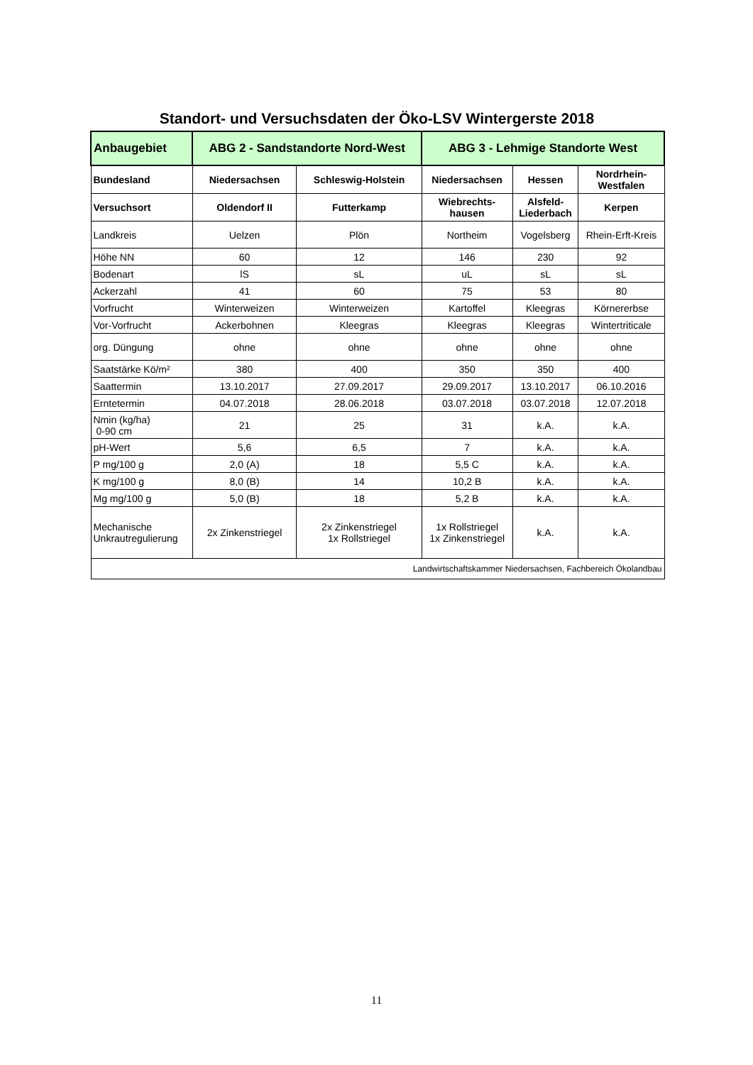Standort- und Versuchsdaten der Öko-LSV Wintergerste 2018
| Anbaugebiet | ABG 2 - Sandstandorte Nord-West | | ABG 3 - Lehmige Standorte West | | |
| --- | --- | --- | --- | --- | --- |
| Bundesland | Niedersachsen | Schleswig-Holstein | Niedersachsen | Hessen | Nordrhein- Westfalen |
| Versuchsort | Oldendorf II | Futterkamp | Wiebrechts- hausen | Alsfeld- Liederbach | Kerpen |
| Landkreis | Uelzen | Plön | Northeim | Vogelsberg | Rhein-Erft-Kreis |
| Höhe NN | 60 | 12 | 146 | 230 | 92 |
| Bodenart | lS | sL | uL | sL | sL |
| Ackerzahl | 41 | 60 | 75 | 53 | 80 |
| Vorfrucht | Winterweizen | Winterweizen | Kartoffel | Kleegras | Körnererbse |
| Vor-Vorfrucht | Ackerbohnen | Kleegras | Kleegras | Kleegras | Wintertriticale |
| org. Düngung | ohne | ohne | ohne | ohne | ohne |
| Saatstärke Kö/m² | 380 | 400 | 350 | 350 | 400 |
| Saattermin | 13.10.2017 | 27.09.2017 | 29.09.2017 | 13.10.2017 | 06.10.2016 |
| Erntetermin | 04.07.2018 | 28.06.2018 | 03.07.2018 | 03.07.2018 | 12.07.2018 |
| Nmin (kg/ha) 0-90 cm | 21 | 25 | 31 | k.A. | k.A. |
| pH-Wert | 5,6 | 6,5 | 7 | k.A. | k.A. |
| P mg/100 g | 2,0 (A) | 18 | 5,5 C | k.A. | k.A. |
| K mg/100 g | 8,0 (B) | 14 | 10,2 B | k.A. | k.A. |
| Mg mg/100 g | 5,0 (B) | 18 | 5,2 B | k.A. | k.A. |
| Mechanische Unkrautregulierung | 2x Zinkenstriegel | 2x Zinkenstriegel 1x Rollstriegel | 1x Rollstriegel 1x Zinkenstriegel | k.A. | k.A. |
| Landwirtschaftskammer Niedersachsen, Fachbereich Ökolandbau | | | | | |
11